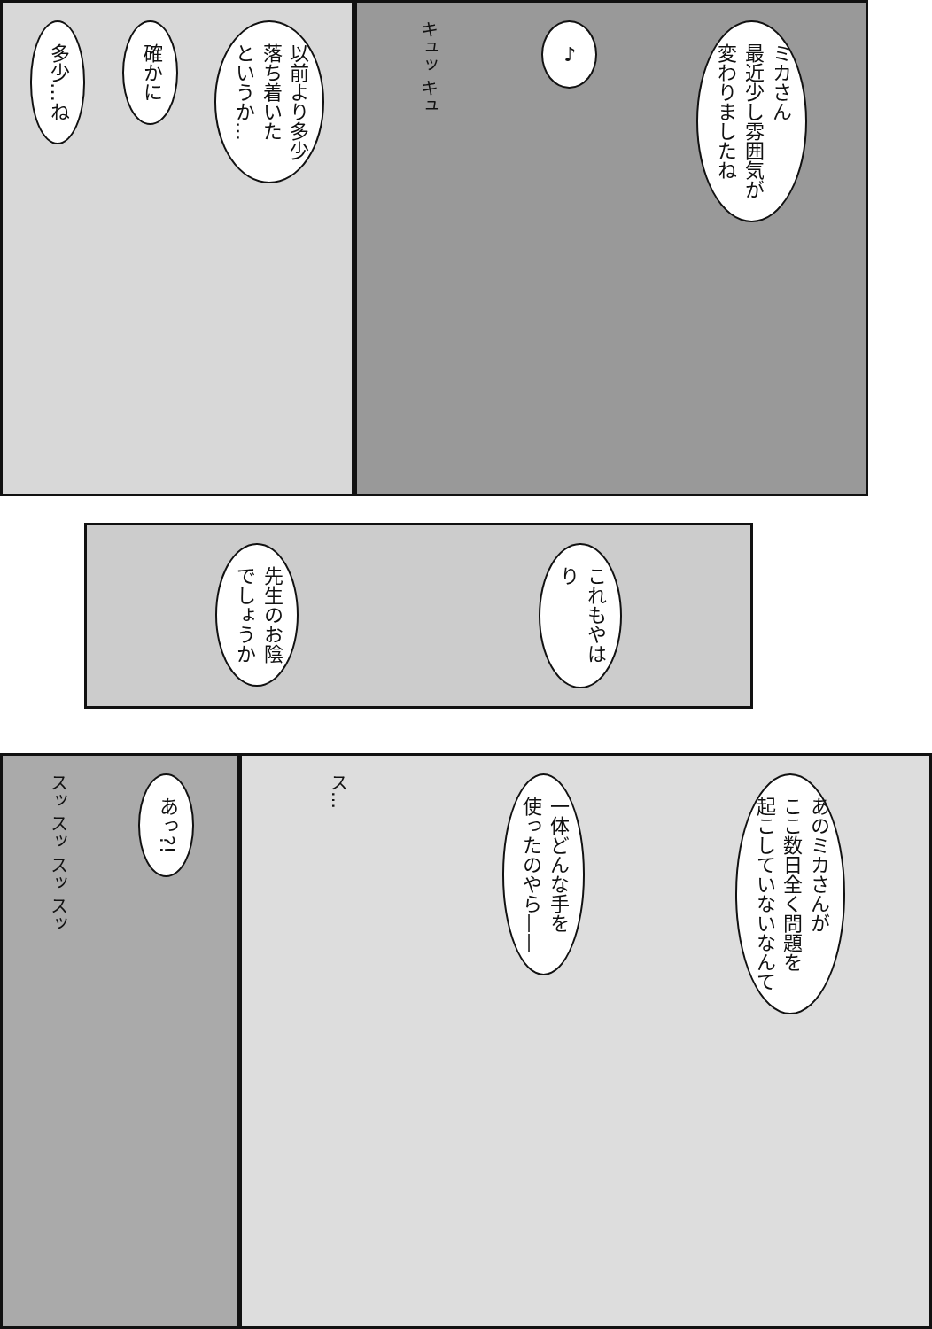以前より多少
落ち着いた
というか…
確かに
多少…ね
ミカさん
最近少し雰囲気が
変わりましたね
♪
キュッ キュ
これもやはり
先生のお陰
でしょうか
あっ?!
スッ スッ スッ スッ
あのミカさんが
ここ数日全く問題を
起こしていないなんて
一体どんな手を
使ったのやら——
ス…